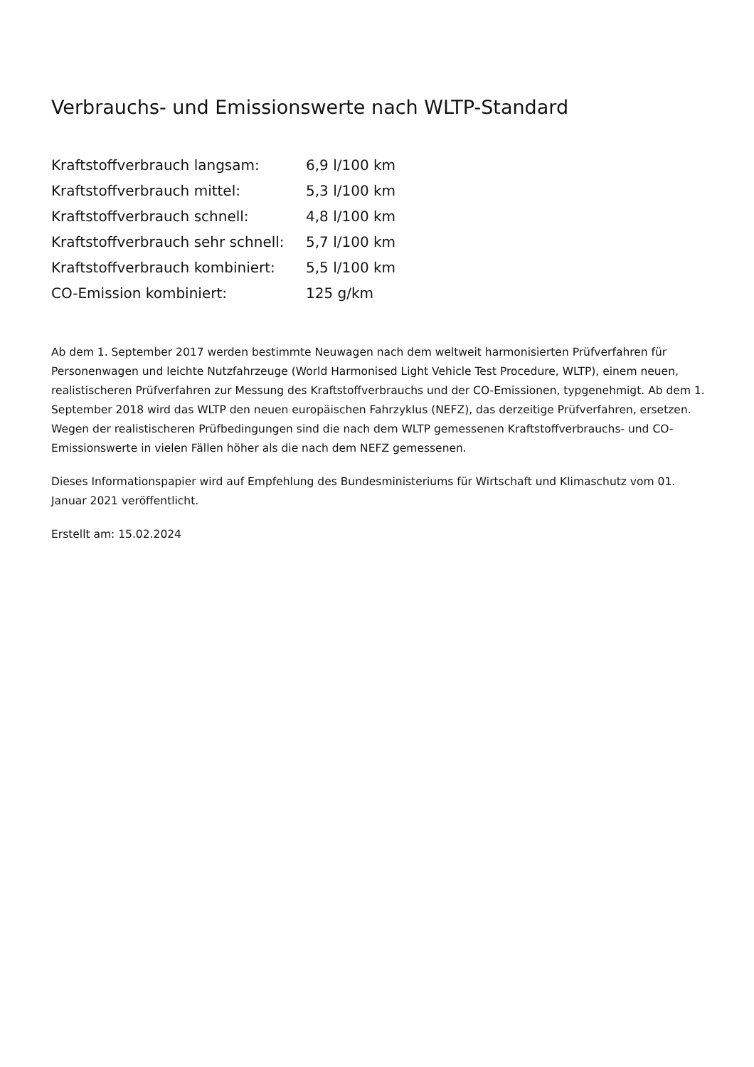Verbrauchs- und Emissionswerte nach WLTP-Standard
| Kraftstoffverbrauch langsam: | 6,9 l/100 km |
| Kraftstoffverbrauch mittel: | 5,3 l/100 km |
| Kraftstoffverbrauch schnell: | 4,8 l/100 km |
| Kraftstoffverbrauch sehr schnell: | 5,7 l/100 km |
| Kraftstoffverbrauch kombiniert: | 5,5 l/100 km |
| CO-Emission kombiniert: | 125 g/km |
Ab dem 1. September 2017 werden bestimmte Neuwagen nach dem weltweit harmonisierten Prüfverfahren für Personenwagen und leichte Nutzfahrzeuge (World Harmonised Light Vehicle Test Procedure, WLTP), einem neuen, realistischeren Prüfverfahren zur Messung des Kraftstoffverbrauchs und der CO-Emissionen, typgenehmigt. Ab dem 1. September 2018 wird das WLTP den neuen europäischen Fahrzyklus (NEFZ), das derzeitige Prüfverfahren, ersetzen. Wegen der realistischeren Prüfbedingungen sind die nach dem WLTP gemessenen Kraftstoffverbrauchs- und CO-Emissionswerte in vielen Fällen höher als die nach dem NEFZ gemessenen.
Dieses Informationspapier wird auf Empfehlung des Bundesministeriums für Wirtschaft und Klimaschutz vom 01. Januar 2021 veröffentlicht.
Erstellt am: 15.02.2024